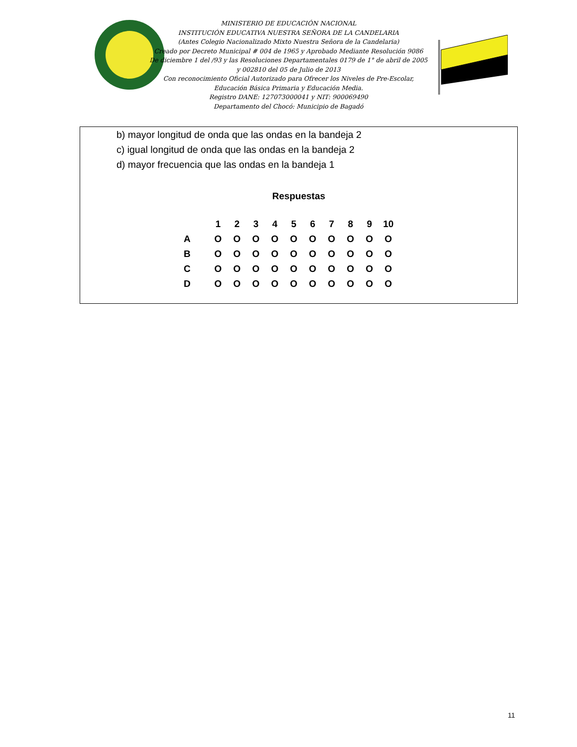MINISTERIO DE EDUCACIÓN NACIONAL
INSTITUCIÓN EDUCATIVA NUESTRA SEÑORA DE LA CANDELARIA
(Antes Colegio Nacionalizado Mixto Nuestra Señora de la Candelaria)
Creado por Decreto Municipal # 004 de 1965 y Aprobado Mediante Resolución 9086
De diciembre 1 del /93 y las Resoluciones Departamentales 0179 de 1° de abril de 2005
y 002810 del 05 de Julio de 2013
Con reconocimiento Oficial Autorizado para Ofrecer los Niveles de Pre-Escolar,
Educación Básica Primaria y Educación Media.
Registro DANE: 127073000041 y NIT: 900069490
Departamento del Chocó: Municipio de Bagadó
b) mayor longitud de onda que las ondas en la bandeja 2
c) igual longitud de onda que las ondas en la bandeja 2
d) mayor frecuencia que las ondas en la bandeja 1
Respuestas
| | 1 | 2 | 3 | 4 | 5 | 6 | 7 | 8 | 9 | 10 |
| --- | --- | --- | --- | --- | --- | --- | --- | --- | --- | --- |
| A | O | O | O | O | O | O | O | O | O | O |
| B | O | O | O | O | O | O | O | O | O | O |
| C | O | O | O | O | O | O | O | O | O | O |
| D | O | O | O | O | O | O | O | O | O | O |
11